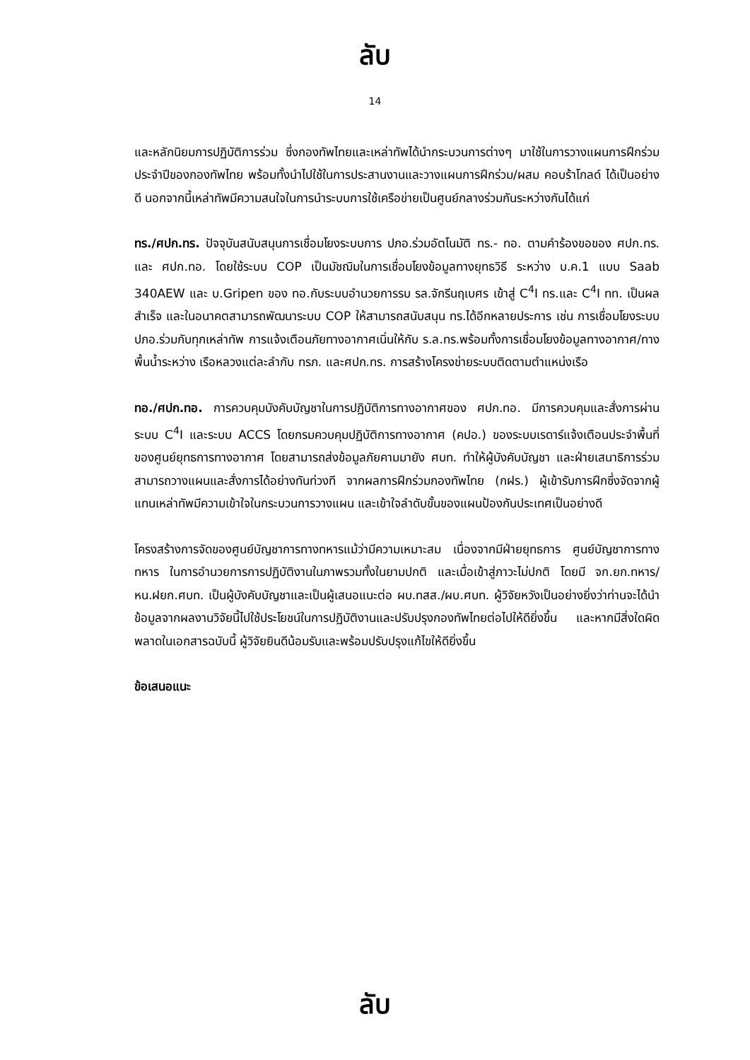ลับ
14
และหลักนิยมการปฏิบัติการร่วม ซึ่งกองทัพไทยและเหล่าทัพได้นำกระบวนการต่างๆ มาใช้ในการวางแผนการฝึกร่วมประจำปีของกองทัพไทย พร้อมทั้งนำไปใช้ในการประสานงานและวางแผนการฝึกร่วม/ผสม คอบร้าโกลด์ ได้เป็นอย่างดี นอกจากนี้เหล่าทัพมีความสนใจในการนำระบบการใช้เครือข่ายเป็นศูนย์กลางร่วมกันระหว่างกันได้แก่
ทร./ศปก.ทร. ปัจจุบันสนับสนุนการเชื่อมโยงระบบการ ปภอ.ร่วมอัตโนมัติ ทร.- ทอ. ตามคำร้องขอของ ศปก.ทร. และ ศปก.ทอ. โดยใช้ระบบ COP เป็นมัชฌิมในการเชื่อมโยงข้อมูลทางยุทธวิธี ระหว่าง บ.ค.1 แบบ Saab 340AEW และ บ.Gripen ของ ทอ.กับระบบอำนวยการรบ รล.จักรีนฤเบศร เข้าสู่ C<sup>4</sup>I ทร.และ C<sup>4</sup>I ทท. เป็นผลสำเร็จ และในอนาคตสามารถพัฒนาระบบ COP ให้สามารถสนับสนุน ทร.ได้อีกหลายประการ เช่น การเชื่อมโยงระบบ ปภอ.ร่วมกับทุกเหล่าทัพ การแจ้งเตือนภัยทางอากาศเนิ่นให้กับ ร.ล.ทร.พร้อมทั้งการเชื่อมโยงข้อมูลทางอากาศ/ทางพื้นน้ำระหว่าง เรือหลวงแต่ละลำกับ ทรภ. และศปก.ทร. การสร้างโครงข่ายระบบติดตามตำแหน่งเรือ
ทอ./ศปก.ทอ. การควบคุมบังคับบัญชาในการปฏิบัติการทางอากาศของ ศปก.ทอ. มีการควบคุมและสั่งการผ่านระบบ C<sup>4</sup>I และระบบ ACCS โดยกรมควบคุมปฏิบัติการทางอากาศ (คปอ.) ของระบบเรดาร์แจ้งเตือนประจำพื้นที่ของศูนย์ยุทธการทางอากาศ โดยสามารถส่งข้อมูลภัยคามมายัง ศบท. ทำให้ผู้บังคับบัญชา และฝ่ายเสนาธิการร่วม สามารถวางแผนและสั่งการได้อย่างทันท่วงที จากผลการฝึกร่วมกองทัพไทย (กฝร.) ผู้เข้ารับการฝึกซึ่งจัดจากผู้แทนเหล่าทัพมีความเข้าใจในกระบวนการวางแผน และเข้าใจลำดับขั้นของแผนป้องกันประเทศเป็นอย่างดี
โครงสร้างการจัดของศูนย์บัญชาการทางทหารแม้ว่ามีความเหมาะสม เนื่องจากมีฝ่ายยุทธการ ศูนย์บัญชาการทางทหาร ในการอำนวยการการปฏิบัติงานในภาพรวมทั้งในยามปกติ และเมื่อเข้าสู่ภาวะไม่ปกติ โดยมี จก.ยก.ทหาร/หน.ฝยก.ศบท. เป็นผู้บังคับบัญชาและเป็นผู้เสนอแนะต่อ ผบ.ทสส./ผบ.ศบท. ผู้วิจัยหวังเป็นอย่างยิ่งว่าท่านจะได้นำข้อมูลจากผลงานวิจัยนี้ไปใช้ประโยชน์ในการปฏิบัติงานและปรับปรุงกองทัพไทยต่อไปให้ดียิ่งขึ้น และหากมีสิ่งใดผิดพลาดในเอกสารฉบับนี้ ผู้วิจัยยินดีน้อมรับและพร้อมปรับปรุงแก้ไขให้ดียิ่งขึ้น
ข้อเสนอแนะ
ลับ